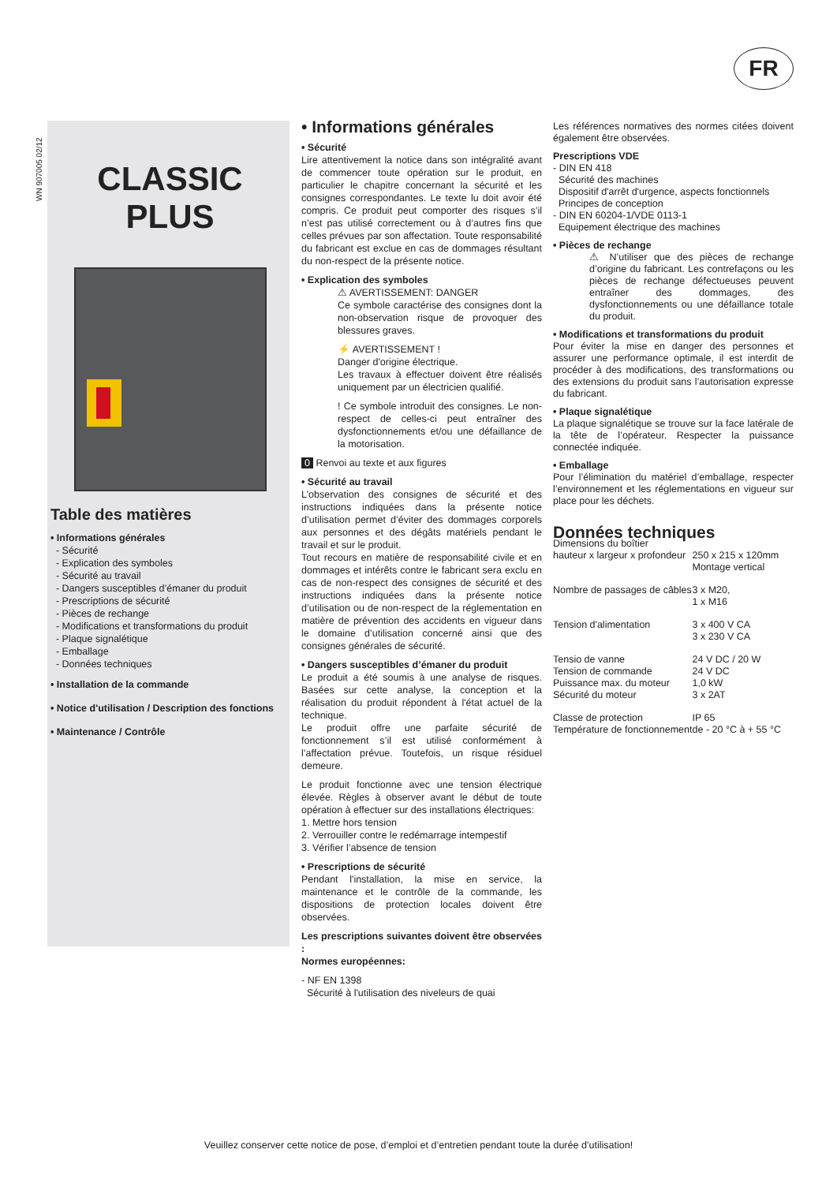FR
WN 907005 02/12
CLASSIC
PLUS
Table des matières
• Informations générales
- Sécurité
- Explication des symboles
- Sécurité au travail
- Dangers susceptibles d’émaner du produit
- Prescriptions de sécurité
- Pièces de rechange
- Modifications et transformations du produit
- Plaque signalétique
- Emballage
- Données techniques
• Installation de la commande
• Notice d'utilisation / Description des fonctions
• Maintenance / Contrôle
• Informations générales
• Sécurité
Lire attentivement la notice dans son intégralité avant de commencer toute opération sur le produit, en particulier le chapitre concernant la sécurité et les consignes correspondantes. Le texte lu doit avoir été compris. Ce produit peut comporter des risques s’il n’est pas utilisé correctement ou à d’autres fins que celles prévues par son affectation. Toute responsabilité du fabricant est exclue en cas de dommages résultant du non-respect de la présente notice.
• Explication des symboles
⚠ AVERTISSEMENT: DANGER
Ce symbole caractérise des consignes dont la non-observation risque de provoquer des blessures graves.
⚡ AVERTISSEMENT !
Danger d'origine électrique.
Les travaux à effectuer doivent être réalisés uniquement par un électricien qualifié.
! Ce symbole introduit des consignes. Le non-respect de celles-ci peut entraîner des dysfonctionnements et/ou une défaillance de la motorisation.
0 Renvoi au texte et aux figures
• Sécurité au travail
L’observation des consignes de sécurité et des instructions indiquées dans la présente notice d’utilisation permet d’éviter des dommages corporels aux personnes et des dégâts matériels pendant le travail et sur le produit.
Tout recours en matière de responsabilité civile et en dommages et intérêts contre le fabricant sera exclu en cas de non-respect des consignes de sécurité et des instructions indiquées dans la présente notice d’utilisation ou de non-respect de la réglementation en matière de prévention des accidents en vigueur dans le domaine d’utilisation concerné ainsi que des consignes générales de sécurité.
• Dangers susceptibles d’émaner du produit
Le produit a été soumis à une analyse de risques. Basées sur cette analyse, la conception et la réalisation du produit répondent à l'état actuel de la technique.
Le produit offre une parfaite sécurité de fonctionnement s’il est utilisé conformément à l’affectation prévue. Toutefois, un risque résiduel demeure.
Le produit fonctionne avec une tension électrique élevée. Règles à observer avant le début de toute opération à effectuer sur des installations électriques:
1. Mettre hors tension
2. Verrouiller contre le redémarrage intempestif
3. Vérifier l’absence de tension
• Prescriptions de sécurité
Pendant l'installation, la mise en service, la maintenance et le contrôle de la commande, les dispositions de protection locales doivent être observées.
Les prescriptions suivantes doivent être observées :
Normes européennes:
- NF EN 1398
Sécurité à l'utilisation des niveleurs de quai
Les références normatives des normes citées doivent également être observées.
Prescriptions VDE
- DIN EN 418
Sécurité des machines
Dispositif d'arrêt d'urgence, aspects fonctionnels
Principes de conception
- DIN EN 60204-1/VDE 0113-1
Equipement électrique des machines
• Pièces de rechange
⚠ N’utiliser que des pièces de rechange d’origine du fabricant. Les contrefaçons ou les pièces de rechange défectueuses peuvent entraîner des dommages, des dysfonctionnements ou une défaillance totale du produit.
• Modifications et transformations du produit
Pour éviter la mise en danger des personnes et assurer une performance optimale, il est interdit de procéder à des modifications, des transformations ou des extensions du produit sans l’autorisation expresse du fabricant.
• Plaque signalétique
La plaque signalétique se trouve sur la face latérale de la tête de l’opérateur. Respecter la puissance connectée indiquée.
• Emballage
Pour l’élimination du matériel d’emballage, respecter l’environnement et les réglementations en vigueur sur place pour les déchets.
Données techniques
| Dimensions du boîtier | |
| hauteur x largeur x profondeur | 250 x 215 x 120mm Montage vertical |
| Nombre de passages de câbles | 3 x M20, 1 x M16 |
| Tension d'alimentation | 3 x 400 V CA 3 x 230 V CA |
| Tensio de vanne | 24 V DC / 20 W |
| Tension de commande | 24 V DC |
| Puissance max. du moteur | 1,0 kW |
| Sécurité du moteur | 3 x 2AT |
| Classe de protection | IP 65 |
| Température de fonctionnement | de - 20 °C à + 55 °C |
Veuillez conserver cette notice de pose, d’emploi et d’entretien pendant toute la durée d’utilisation!